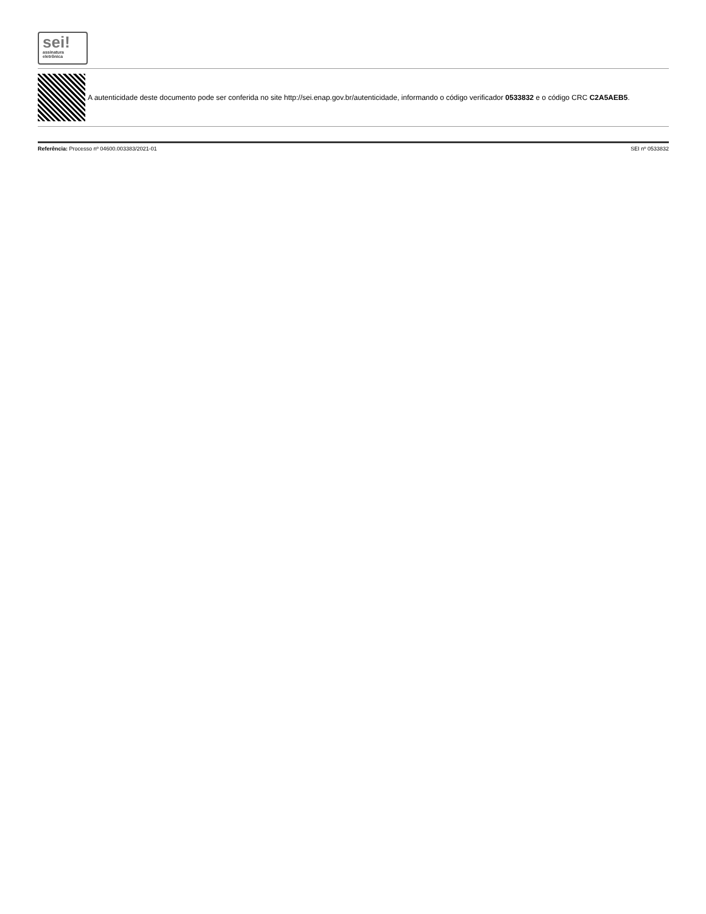sei!
assinatura
eletrônica
A autenticidade deste documento pode ser conferida no site http://sei.enap.gov.br/autenticidade, informando o código verificador 0533832 e o código CRC C2A5AEB5.
Referência: Processo nº 04600.003383/2021-01 SEI nº 0533832